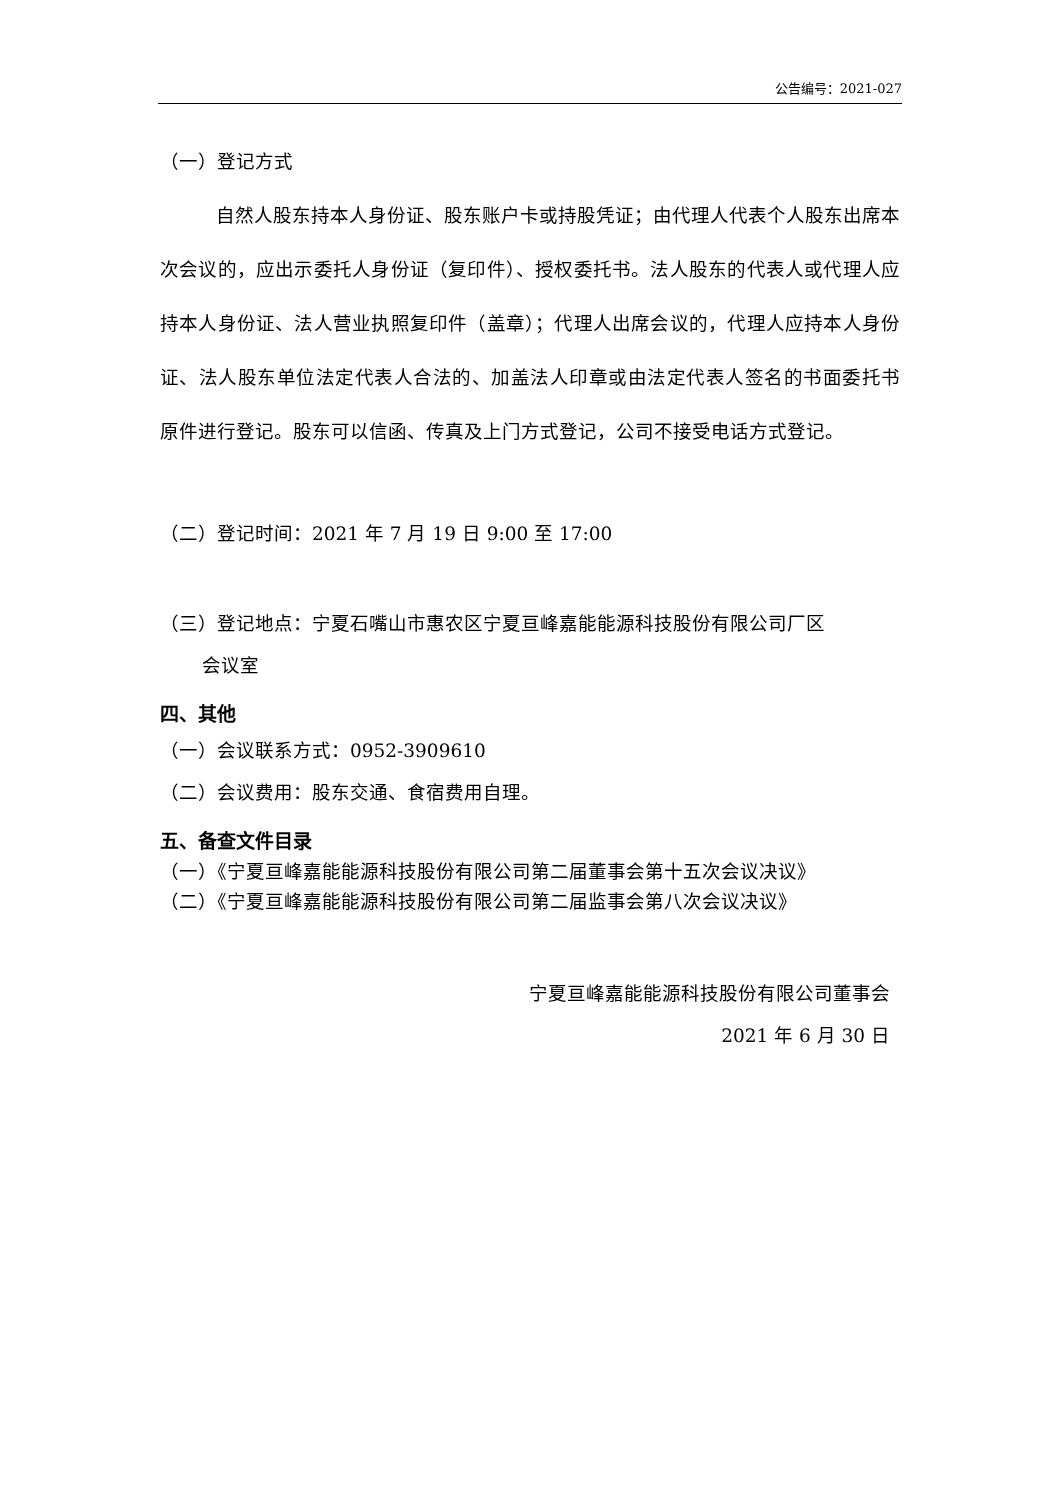公告编号：2021-027
（一）登记方式
自然人股东持本人身份证、股东账户卡或持股凭证；由代理人代表个人股东出席本次会议的，应出示委托人身份证（复印件）、授权委托书。法人股东的代表人或代理人应持本人身份证、法人营业执照复印件（盖章）；代理人出席会议的，代理人应持本人身份证、法人股东单位法定代表人合法的、加盖法人印章或由法定代表人签名的书面委托书原件进行登记。股东可以信函、传真及上门方式登记，公司不接受电话方式登记。
（二）登记时间：2021 年 7 月 19 日 9:00 至 17:00
（三）登记地点：宁夏石嘴山市惠农区宁夏亘峰嘉能能源科技股份有限公司厂区
会议室
四、其他
（一）会议联系方式：0952-3909610
（二）会议费用：股东交通、食宿费用自理。
五、备查文件目录
（一）《宁夏亘峰嘉能能源科技股份有限公司第二届董事会第十五次会议决议》
（二）《宁夏亘峰嘉能能源科技股份有限公司第二届监事会第八次会议决议》
宁夏亘峰嘉能能源科技股份有限公司董事会
2021 年 6 月 30 日